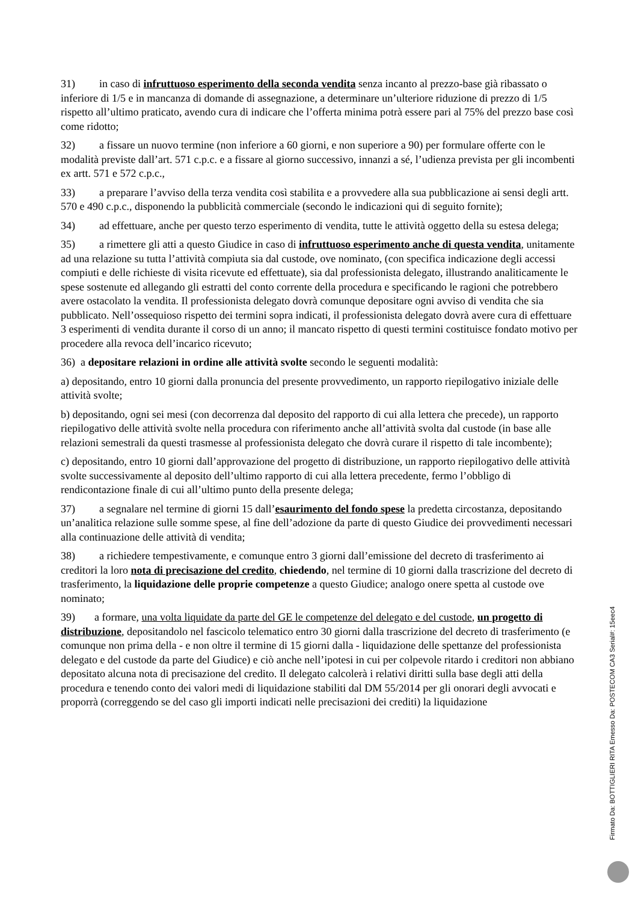31) in caso di infruttuoso esperimento della seconda vendita senza incanto al prezzo-base già ribassato o inferiore di 1/5 e in mancanza di domande di assegnazione, a determinare un’ulteriore riduzione di prezzo di 1/5 rispetto all’ultimo praticato, avendo cura di indicare che l’offerta minima potrà essere pari al 75% del prezzo base così come ridotto;
32) a fissare un nuovo termine (non inferiore a 60 giorni, e non superiore a 90) per formulare offerte con le modalità previste dall’art. 571 c.p.c. e a fissare al giorno successivo, innanzi a sé, l’udienza prevista per gli incombenti ex artt. 571 e 572 c.p.c.,
33) a preparare l’avviso della terza vendita così stabilita e a provvedere alla sua pubblicazione ai sensi degli artt. 570 e 490 c.p.c., disponendo la pubblicità commerciale (secondo le indicazioni qui di seguito fornite);
34) ad effettuare, anche per questo terzo esperimento di vendita, tutte le attività oggetto della su estesa delega;
35) a rimettere gli atti a questo Giudice in caso di infruttuoso esperimento anche di questa vendita, unitamente ad una relazione su tutta l’attività compiuta sia dal custode, ove nominato, (con specifica indicazione degli accessi compiuti e delle richieste di visita ricevute ed effettuate), sia dal professionista delegato, illustrando analiticamente le spese sostenute ed allegando gli estratti del conto corrente della procedura e specificando le ragioni che potrebbero avere ostacolato la vendita. Il professionista delegato dovrà comunque depositare ogni avviso di vendita che sia pubblicato. Nell’ossequioso rispetto dei termini sopra indicati, il professionista delegato dovrà avere cura di effettuare 3 esperimenti di vendita durante il corso di un anno; il mancato rispetto di questi termini costituisce fondato motivo per procedere alla revoca dell’incarico ricevuto;
36) a depositare relazioni in ordine alle attività svolte secondo le seguenti modalità:
a) depositando, entro 10 giorni dalla pronuncia del presente provvedimento, un rapporto riepilogativo iniziale delle attività svolte;
b) depositando, ogni sei mesi (con decorrenza dal deposito del rapporto di cui alla lettera che precede), un rapporto riepilogativo delle attività svolte nella procedura con riferimento anche all’attività svolta dal custode (in base alle relazioni semestrali da questi trasmesse al professionista delegato che dovrà curare il rispetto di tale incombente);
c) depositando, entro 10 giorni dall’approvazione del progetto di distribuzione, un rapporto riepilogativo delle attività svolte successivamente al deposito dell’ultimo rapporto di cui alla lettera precedente, fermo l’obbligo di rendicontazione finale di cui all’ultimo punto della presente delega;
37) a segnalare nel termine di giorni 15 dall’esaurimento del fondo spese la predetta circostanza, depositando un’analitica relazione sulle somme spese, al fine dell’adozione da parte di questo Giudice dei provvedimenti necessari alla continuazione delle attività di vendita;
38) a richiedere tempestivamente, e comunque entro 3 giorni dall’emissione del decreto di trasferimento ai creditori la loro nota di precisazione del credito, chiedendo, nel termine di 10 giorni dalla trascrizione del decreto di trasferimento, la liquidazione delle proprie competenze a questo Giudice; analogo onere spetta al custode ove nominato;
39) a formare, una volta liquidate da parte del GE le competenze del delegato e del custode, un progetto di distribuzione, depositandolo nel fascicolo telematico entro 30 giorni dalla trascrizione del decreto di trasferimento (e comunque non prima della - e non oltre il termine di 15 giorni dalla - liquidazione delle spettanze del professionista delegato e del custode da parte del Giudice) e ciò anche nell’ipotesi in cui per colpevole ritardo i creditori non abbiano depositato alcuna nota di precisazione del credito. Il delegato calcolerà i relativi diritti sulla base degli atti della procedura e tenendo conto dei valori medi di liquidazione stabiliti dal DM 55/2014 per gli onorari degli avvocati e proporrà (correggendo se del caso gli importi indicati nelle precisazioni dei crediti) la liquidazione
Firmato Da: BOTTIGLIERI RITA Emesso Da: POSTECOM CA3 Serial#: 15eec4